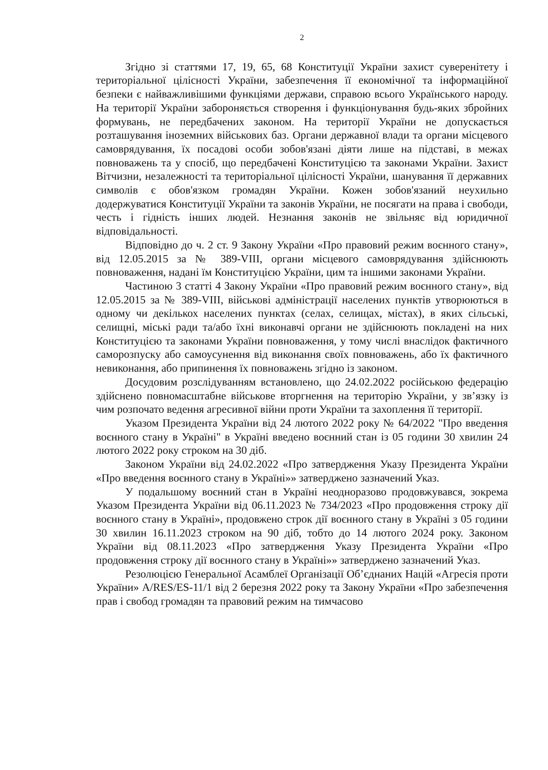2
Згідно зі статтями 17, 19, 65, 68 Конституції України захист суверенітету і територіальної цілісності України, забезпечення її економічної та інформаційної безпеки є найважливішими функціями держави, справою всього Українського народу. На території України забороняється створення і функціонування будь-яких збройних формувань, не передбачених законом. На території України не допускається розташування іноземних військових баз. Органи державної влади та органи місцевого самоврядування, їх посадові особи зобов'язані діяти лише на підставі, в межах повноважень та у спосіб, що передбачені Конституцією та законами України. Захист Вітчизни, незалежності та територіальної цілісності України, шанування її державних символів є обов'язком громадян України. Кожен зобов'язаний неухильно додержуватися Конституції України та законів України, не посягати на права і свободи, честь і гідність інших людей. Незнання законів не звільняє від юридичної відповідальності.
Відповідно до ч. 2 ст. 9 Закону України «Про правовий режим воєнного стану», від 12.05.2015 за № 389-VIII, органи місцевого самоврядування здійснюють повноваження, надані їм Конституцією України, цим та іншими законами України.
Частиною 3 статті 4 Закону України «Про правовий режим воєнного стану», від 12.05.2015 за № 389-VIII, військові адміністрації населених пунктів утворюються в одному чи декількох населених пунктах (селах, селищах, містах), в яких сільські, селищні, міські ради та/або їхні виконавчі органи не здійснюють покладені на них Конституцією та законами України повноваження, у тому числі внаслідок фактичного саморозпуску або самоусунення від виконання своїх повноважень, або їх фактичного невиконання, або припинення їх повноважень згідно із законом.
Досудовим розслідуванням встановлено, що 24.02.2022 російською федерацію здійснено повномасштабне військове вторгнення на територію України, у зв’язку із чим розпочато ведення агресивної війни проти України та захоплення її території.
Указом Президента України від 24 лютого 2022 року № 64/2022 "Про введення воєнного стану в Україні" в Україні введено воєнний стан із 05 години 30 хвилин 24 лютого 2022 року строком на 30 діб.
Законом України від 24.02.2022 «Про затвердження Указу Президента України «Про введення воєнного стану в Україні»» затверджено зазначений Указ.
У подальшому воєнний стан в Україні неодноразово продовжувався, зокрема Указом Президента України від 06.11.2023 № 734/2023 «Про продовження строку дії воєнного стану в Україні», продовжено строк дії воєнного стану в Україні з 05 години 30 хвилин 16.11.2023 строком на 90 діб, тобто до 14 лютого 2024 року. Законом України від 08.11.2023 «Про затвердження Указу Президента України «Про продовження строку дії воєнного стану в Україні»» затверджено зазначений Указ.
Резолюцією Генеральної Асамблеї Організації Об’єднаних Націй «Агресія проти України» A/RES/ES-11/1 від 2 березня 2022 року та Закону України «Про забезпечення прав і свобод громадян та правовий режим на тимчасово